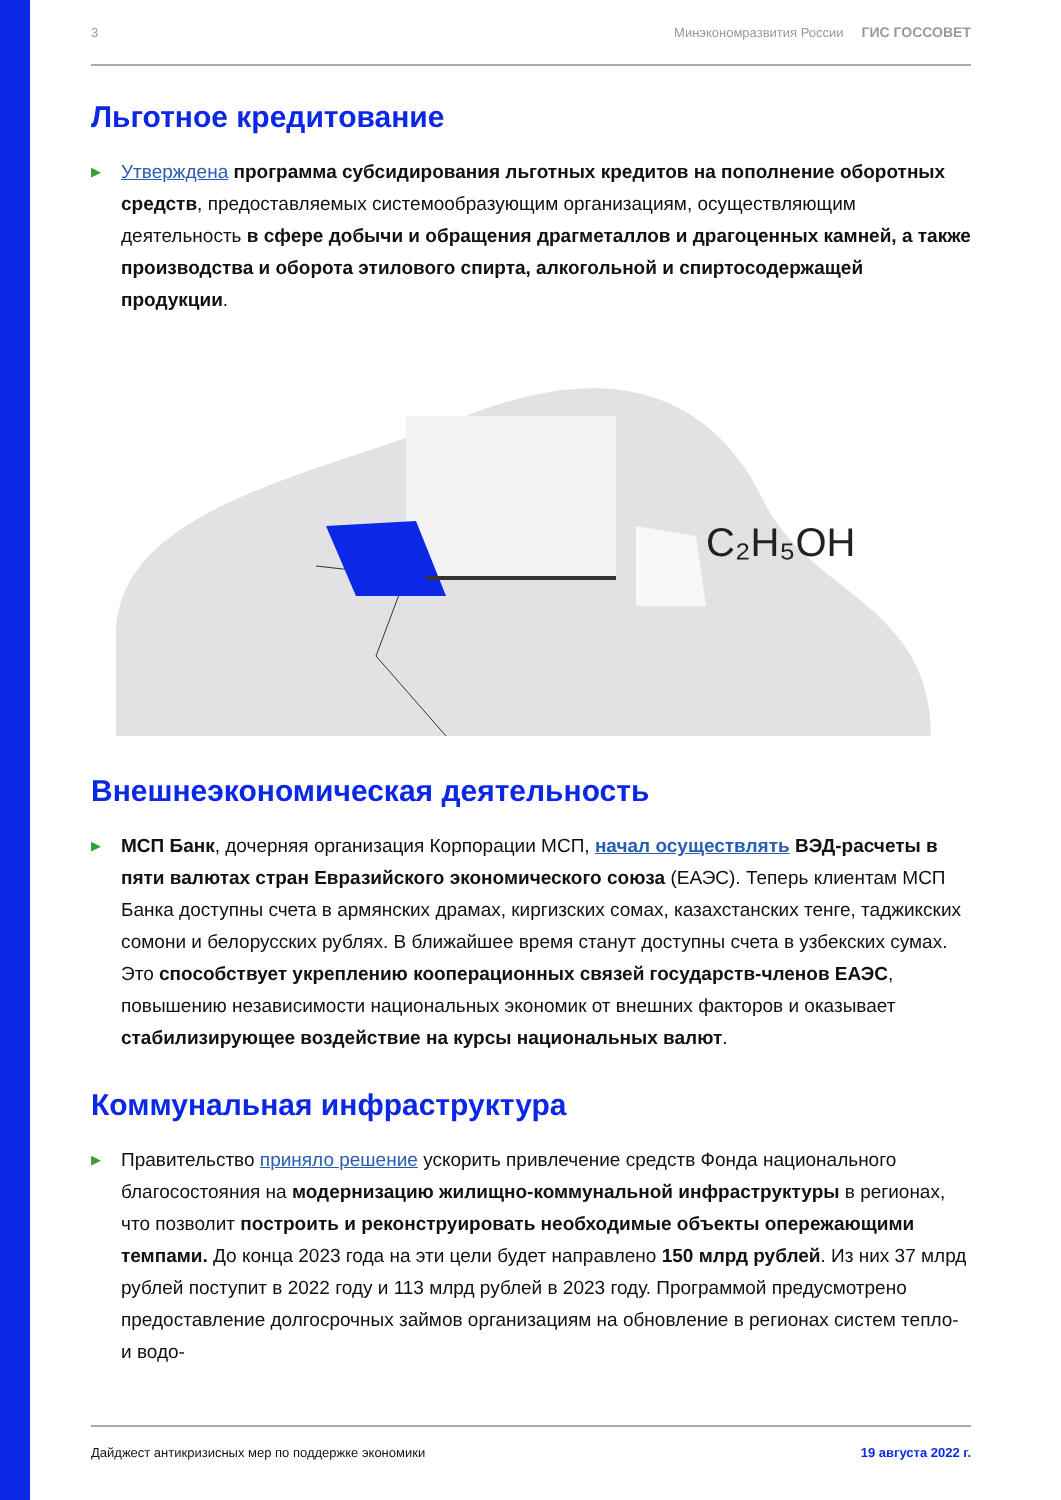3 Минэкономразвития России ГИС ГОССОВЕТ
Льготное кредитование
▶
Утверждена программа субсидирования льготных кредитов на пополнение оборотных средств, предоставляемых системообразующим организациям, осуществляющим деятельность в сфере добычи и обращения драгметаллов и драгоценных камней, а также производства и оборота этилового спирта, алкогольной и спиртосодержащей продукции.
C₂H₅OH
Внешнеэкономическая деятельность
▶
МСП Банк, дочерняя организация Корпорации МСП, начал осуществлять ВЭД-расчеты в пяти валютах стран Евразийского экономического союза (ЕАЭС). Теперь клиентам МСП Банка доступны счета в армянских драмах, киргизских сомах, казахстанских тенге, таджикских сомони и белорусских рублях. В ближайшее время станут доступны счета в узбекских сумах. Это способствует укреплению кооперационных связей государств-членов ЕАЭС, повышению независимости национальных экономик от внешних факторов и оказывает стабилизирующее воздействие на курсы национальных валют.
Коммунальная инфраструктура
▶
Правительство приняло решение ускорить привлечение средств Фонда национального благосостояния на модернизацию жилищно-коммунальной инфраструктуры в регионах, что позволит построить и реконструировать необходимые объекты опережающими темпами. До конца 2023 года на эти цели будет направлено 150 млрд рублей. Из них 37 млрд рублей поступит в 2022 году и 113 млрд рублей в 2023 году. Программой предусмотрено предоставление долгосрочных займов организациям на обновление в регионах систем тепло- и водо-
Дайджест антикризисных мер по поддержке экономики 19 августа 2022 г.